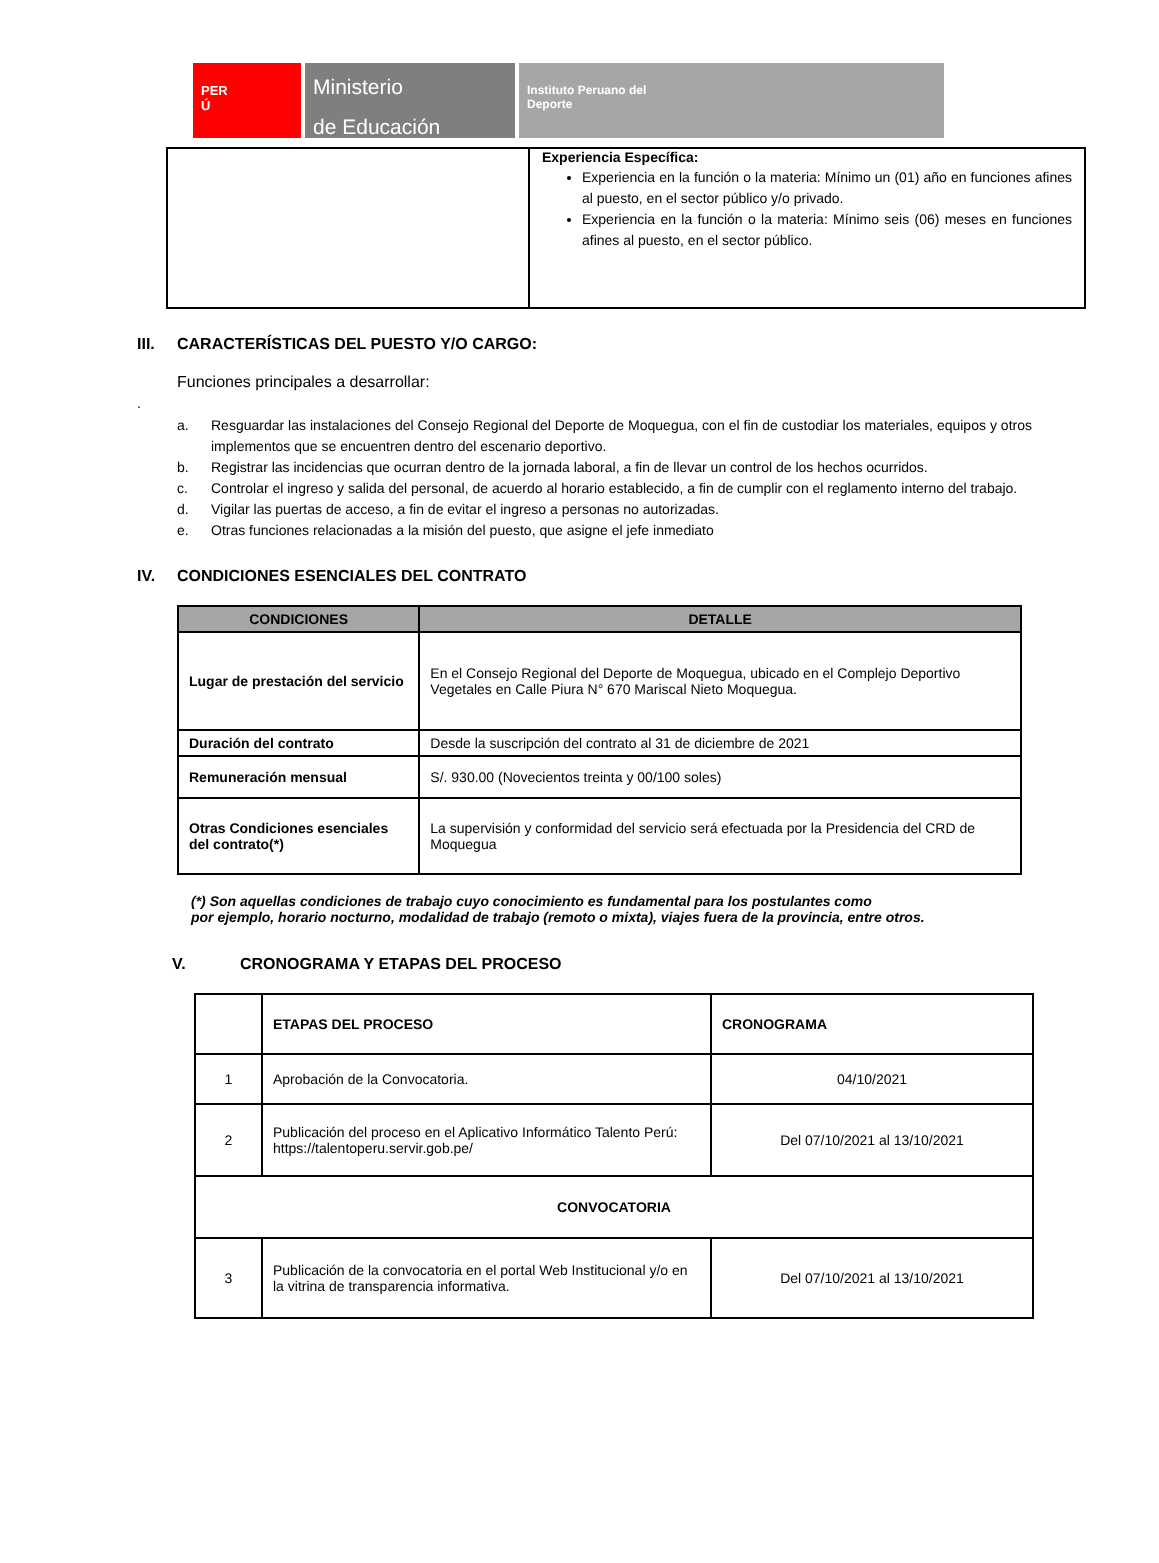PER
Ú
Ministerio
de Educación
Instituto Peruano del
Deporte
| | Experiencia Específica: Experiencia en la función o la materia: Mínimo un (01) año en funciones afines al puesto, en el sector público y/o privado. Experiencia en la función o la materia: Mínimo seis (06) meses en funciones afines al puesto, en el sector público. |
III. CARACTERÍSTICAS DEL PUESTO Y/O CARGO:
Funciones principales a desarrollar:
.
a. Resguardar las instalaciones del Consejo Regional del Deporte de Moquegua, con el fin de custodiar los materiales, equipos y otros implementos que se encuentren dentro del escenario deportivo.
b. Registrar las incidencias que ocurran dentro de la jornada laboral, a fin de llevar un control de los hechos ocurridos.
c. Controlar el ingreso y salida del personal, de acuerdo al horario establecido, a fin de cumplir con el reglamento interno del trabajo.
d. Vigilar las puertas de acceso, a fin de evitar el ingreso a personas no autorizadas.
e. Otras funciones relacionadas a la misión del puesto, que asigne el jefe inmediato
IV. CONDICIONES ESENCIALES DEL CONTRATO
| CONDICIONES | DETALLE |
| --- | --- |
| Lugar de prestación del servicio | En el Consejo Regional del Deporte de Moquegua, ubicado en el Complejo Deportivo Vegetales en Calle Piura N° 670 Mariscal Nieto Moquegua. |
| Duración del contrato | Desde la suscripción del contrato al 31 de diciembre de 2021 |
| Remuneración mensual | S/. 930.00 (Novecientos treinta y 00/100 soles) |
| Otras Condiciones esenciales del contrato(*) | La supervisión y conformidad del servicio será efectuada por la Presidencia del CRD de Moquegua |
(*) Son aquellas condiciones de trabajo cuyo conocimiento es fundamental para los postulantes como
por ejemplo, horario nocturno, modalidad de trabajo (remoto o mixta), viajes fuera de la provincia, entre otros.
V. CRONOGRAMA Y ETAPAS DEL PROCESO
| | ETAPAS DEL PROCESO | CRONOGRAMA |
| 1 | Aprobación de la Convocatoria. | 04/10/2021 |
| 2 | Publicación del proceso en el Aplicativo Informático Talento Perú: https://talentoperu.servir.gob.pe/ | Del 07/10/2021 al 13/10/2021 |
| CONVOCATORIA | | |
| 3 | Publicación de la convocatoria en el portal Web Institucional y/o en la vitrina de transparencia informativa. | Del 07/10/2021 al 13/10/2021 |